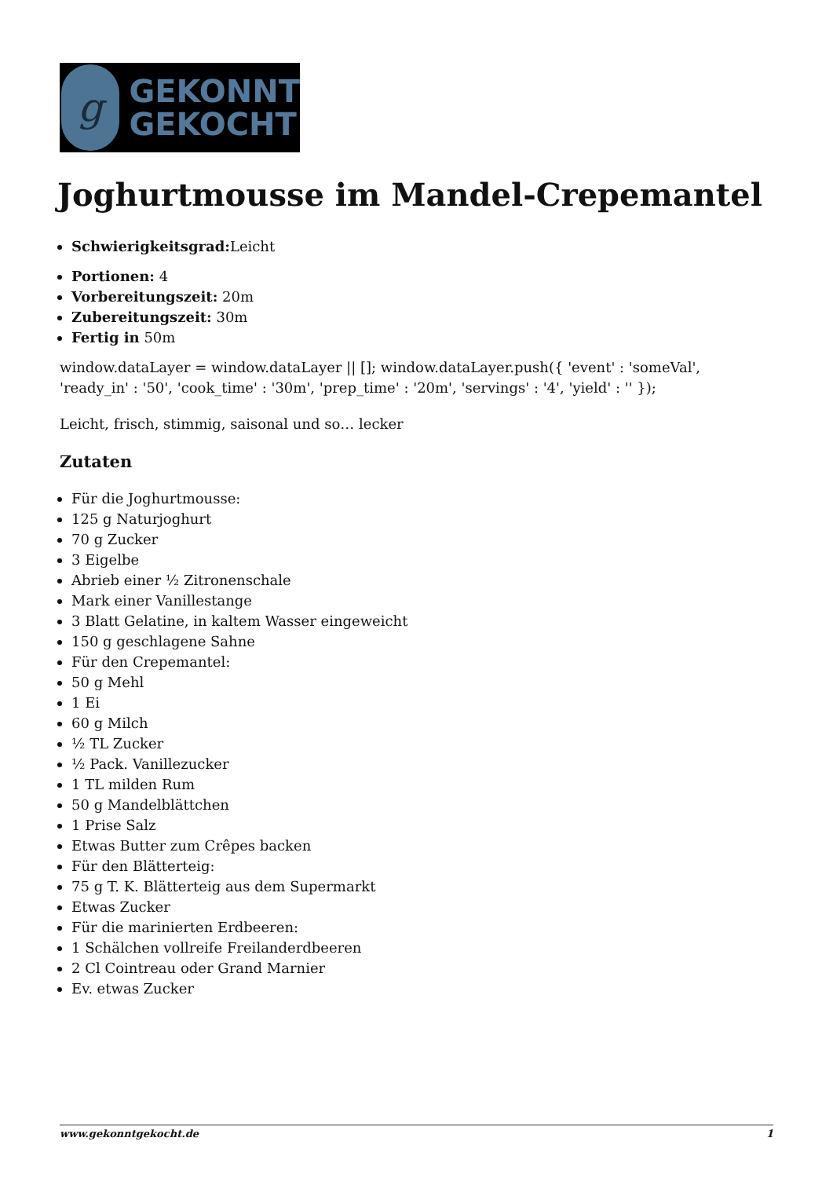g
GEKONNT
GEKOCHT
Joghurtmousse im Mandel-Crepemantel
Schwierigkeitsgrad: Leicht
Portionen: 4
Vorbereitungszeit: 20m
Zubereitungszeit: 30m
Fertig in 50m
window.dataLayer = window.dataLayer || []; window.dataLayer.push({ 'event' : 'someVal', 'ready_in' : '50', 'cook_time' : '30m', 'prep_time' : '20m', 'servings' : '4', 'yield' : '' });
Leicht, frisch, stimmig, saisonal und so… lecker
Zutaten
Für die Joghurtmousse:
125 g Naturjoghurt
70 g Zucker
3 Eigelbe
Abrieb einer ½ Zitronenschale
Mark einer Vanillestange
3 Blatt Gelatine, in kaltem Wasser eingeweicht
150 g geschlagene Sahne
Für den Crepemantel:
50 g Mehl
1 Ei
60 g Milch
½ TL Zucker
½ Pack. Vanillezucker
1 TL milden Rum
50 g Mandelblättchen
1 Prise Salz
Etwas Butter zum Crêpes backen
Für den Blätterteig:
75 g T. K. Blätterteig aus dem Supermarkt
Etwas Zucker
Für die marinierten Erdbeeren:
1 Schälchen vollreife Freilanderdbeeren
2 Cl Cointreau oder Grand Marnier
Ev. etwas Zucker
www.gekonntgekocht.de 1